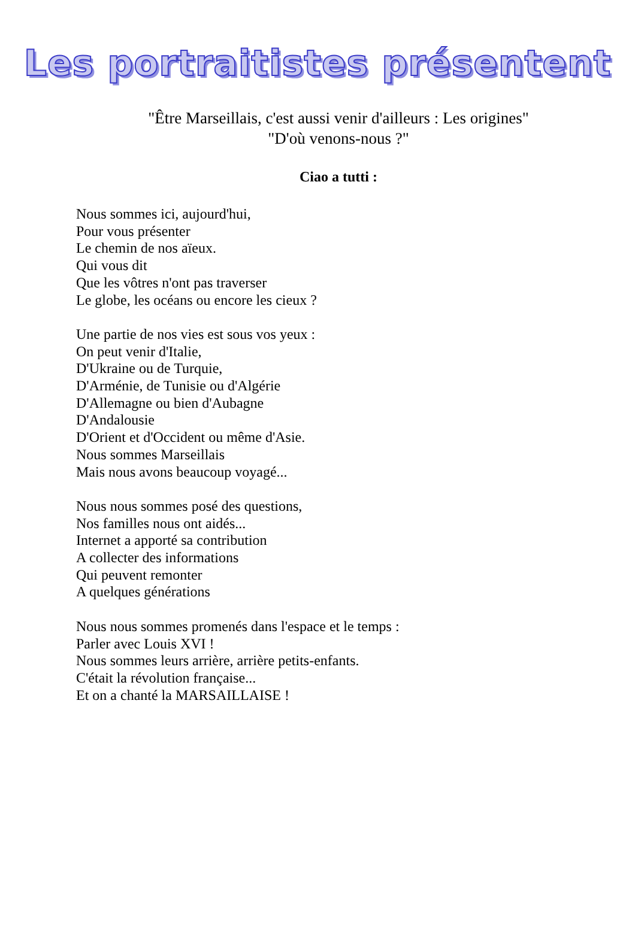Les portraitistes présentent
"Être Marseillais, c'est aussi venir d'ailleurs : Les origines"
"D'où venons-nous ?"
Ciao a tutti :
Nous sommes ici, aujourd'hui,
Pour vous présenter
Le chemin de nos aïeux.
Qui vous dit
Que les vôtres n'ont pas traverser
Le globe, les océans ou encore les cieux ?
Une partie de nos vies est sous vos yeux :
On peut venir d'Italie,
D'Ukraine ou de Turquie,
D'Arménie, de Tunisie ou d'Algérie
D'Allemagne ou bien d'Aubagne
D'Andalousie
D'Orient et d'Occident ou même d'Asie.
Nous sommes Marseillais
Mais nous avons beaucoup voyagé...
Nous nous sommes posé des questions,
Nos familles nous ont aidés...
Internet a apporté sa contribution
A collecter des informations
Qui peuvent remonter
A quelques générations
Nous nous sommes promenés dans l'espace et le temps :
Parler avec Louis XVI !
Nous sommes leurs arrière, arrière petits-enfants.
C'était la révolution française...
Et on a chanté la MARSAILLAISE !